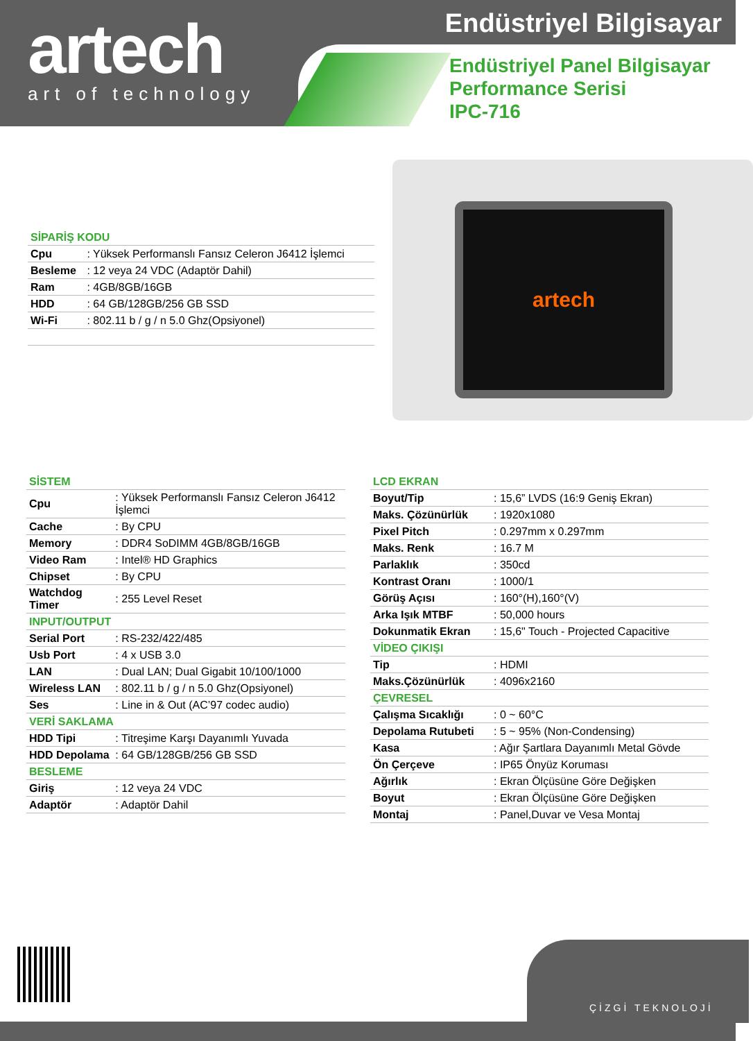artech
art of technology
Endüstriyel Bilgisayar
Endüstriyel Panel Bilgisayar
Performance Serisi
IPC-716
artech
| SİPARİŞ KODU | |
| Cpu | : Yüksek Performanslı Fansız Celeron J6412 İşlemci |
| Besleme | : 12 veya 24 VDC (Adaptör Dahil) |
| Ram | : 4GB/8GB/16GB |
| HDD | : 64 GB/128GB/256 GB SSD |
| Wi-Fi | : 802.11 b / g / n 5.0 Ghz(Opsiyonel) |
| SİSTEM | |
| Cpu | : Yüksek Performanslı Fansız Celeron J6412 İşlemci |
| Cache | : By CPU |
| Memory | : DDR4 SoDIMM 4GB/8GB/16GB |
| Video Ram | : Intel® HD Graphics |
| Chipset | : By CPU |
| Watchdog Timer | : 255 Level Reset |
| INPUT/OUTPUT | |
| Serial Port | : RS-232/422/485 |
| Usb Port | : 4 x USB 3.0 |
| LAN | : Dual LAN; Dual Gigabit 10/100/1000 |
| Wireless LAN | : 802.11 b / g / n 5.0 Ghz(Opsiyonel) |
| Ses | : Line in & Out (AC’97 codec audio) |
| VERİ SAKLAMA | |
| HDD Tipi | : Titreşime Karşı Dayanımlı Yuvada |
| HDD Depolama | : 64 GB/128GB/256 GB SSD |
| BESLEME | |
| Giriş | : 12 veya 24 VDC |
| Adaptör | : Adaptör Dahil |
| LCD EKRAN | |
| Boyut/Tip | : 15,6” LVDS (16:9 Geniş Ekran) |
| Maks. Çözünürlük | : 1920x1080 |
| Pixel Pitch | : 0.297mm x 0.297mm |
| Maks. Renk | : 16.7 M |
| Parlaklık | : 350cd |
| Kontrast Oranı | : 1000/1 |
| Görüş Açısı | : 160°(H),160°(V) |
| Arka Işık MTBF | : 50,000 hours |
| Dokunmatik Ekran | : 15,6" Touch - Projected Capacitive |
| VİDEO ÇIKIŞI | |
| Tip | : HDMI |
| Maks.Çözünürlük | : 4096x2160 |
| ÇEVRESEL | |
| Çalışma Sıcaklığı | : 0 ~ 60°C |
| Depolama Rutubeti | : 5 ~ 95% (Non-Condensing) |
| Kasa | : Ağır Şartlara Dayanımlı Metal Gövde |
| Ön Çerçeve | : IP65 Önyüz Koruması |
| Ağırlık | : Ekran Ölçüsüne Göre Değişken |
| Boyut | : Ekran Ölçüsüne Göre Değişken |
| Montaj | : Panel,Duvar ve Vesa Montaj |
ÇİZGİ TEKNOLOJİ